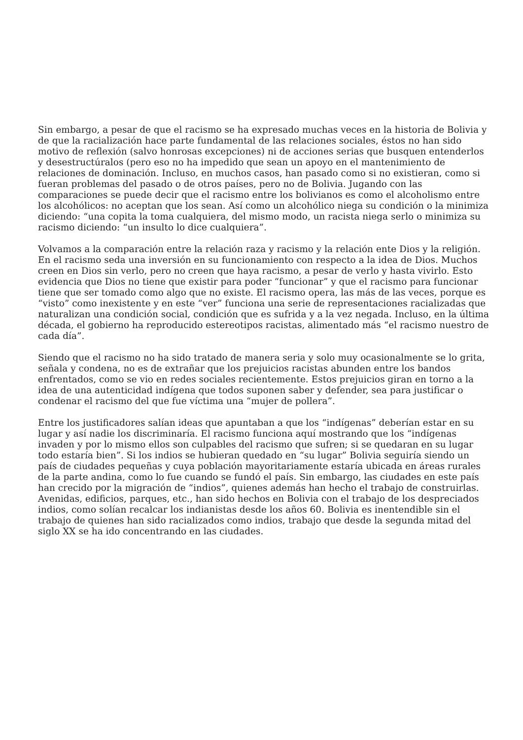Sin embargo, a pesar de que el racismo se ha expresado muchas veces en la historia de Bolivia y de que la racialización hace parte fundamental de las relaciones sociales, éstos no han sido motivo de reflexión (salvo honrosas excepciones) ni de acciones serias que busquen entenderlos y desestructúralos (pero eso no ha impedido que sean un apoyo en el mantenimiento de relaciones de dominación. Incluso, en muchos casos, han pasado como si no existieran, como si fueran problemas del pasado o de otros países, pero no de Bolivia. Jugando con las comparaciones se puede decir que el racismo entre los bolivianos es como el alcoholismo entre los alcohólicos: no aceptan que los sean. Así como un alcohólico niega su condición o la minimiza diciendo: “una copita la toma cualquiera, del mismo modo, un racista niega serlo o minimiza su racismo diciendo: “un insulto lo dice cualquiera”.
Volvamos a la comparación entre la relación raza y racismo y la relación ente Dios y la religión. En el racismo seda una inversión en su funcionamiento con respecto a la idea de Dios. Muchos creen en Dios sin verlo, pero no creen que haya racismo, a pesar de verlo y hasta vivirlo. Esto evidencia que Dios no tiene que existir para poder “funcionar” y que el racismo para funcionar tiene que ser tomado como algo que no existe. El racismo opera, las más de las veces, porque es “visto” como inexistente y en este “ver” funciona una serie de representaciones racializadas que naturalizan una condición social, condición que es sufrida y a la vez negada. Incluso, en la última década, el gobierno ha reproducido estereotipos racistas, alimentado más “el racismo nuestro de cada día”.
Siendo que el racismo no ha sido tratado de manera seria y solo muy ocasionalmente se lo grita, señala y condena, no es de extrañar que los prejuicios racistas abunden entre los bandos enfrentados, como se vio en redes sociales recientemente. Estos prejuicios giran en torno a la idea de una autenticidad indígena que todos suponen saber y defender, sea para justificar o condenar el racismo del que fue víctima una “mujer de pollera”.
Entre los justificadores salían ideas que apuntaban a que los “indígenas” deberían estar en su lugar y así nadie los discriminaría. El racismo funciona aquí mostrando que los “indígenas invaden y por lo mismo ellos son culpables del racismo que sufren; si se quedaran en su lugar todo estaría bien”. Si los indios se hubieran quedado en “su lugar” Bolivia seguiría siendo un país de ciudades pequeñas y cuya población mayoritariamente estaría ubicada en áreas rurales de la parte andina, como lo fue cuando se fundó el país. Sin embargo, las ciudades en este país han crecido por la migración de “indios”, quienes además han hecho el trabajo de construirlas. Avenidas, edificios, parques, etc., han sido hechos en Bolivia con el trabajo de los despreciados indios, como solían recalcar los indianistas desde los años 60. Bolivia es inentendible sin el trabajo de quienes han sido racializados como indios, trabajo que desde la segunda mitad del siglo XX se ha ido concentrando en las ciudades.